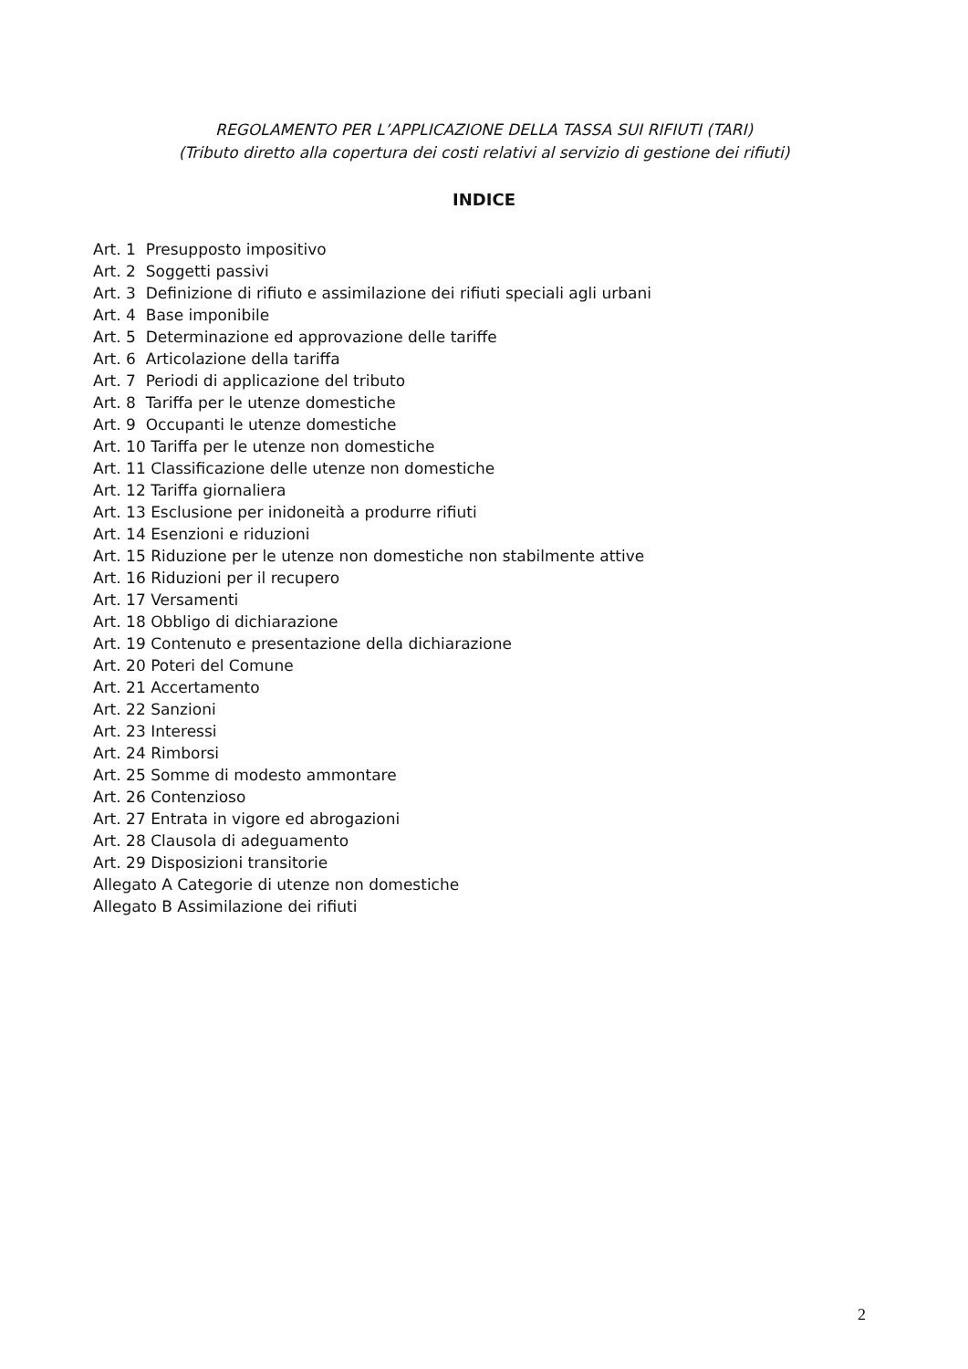REGOLAMENTO PER L’APPLICAZIONE DELLA TASSA SUI RIFIUTI (TARI)
(Tributo diretto alla copertura dei costi relativi al servizio di gestione dei rifiuti)
INDICE
Art. 1 Presupposto impositivo
Art. 2 Soggetti passivi
Art. 3 Definizione di rifiuto e assimilazione dei rifiuti speciali agli urbani
Art. 4 Base imponibile
Art. 5 Determinazione ed approvazione delle tariffe
Art. 6 Articolazione della tariffa
Art. 7 Periodi di applicazione del tributo
Art. 8 Tariffa per le utenze domestiche
Art. 9 Occupanti le utenze domestiche
Art. 10 Tariffa per le utenze non domestiche
Art. 11 Classificazione delle utenze non domestiche
Art. 12 Tariffa giornaliera
Art. 13 Esclusione per inidoneità a produrre rifiuti
Art. 14 Esenzioni e riduzioni
Art. 15 Riduzione per le utenze non domestiche non stabilmente attive
Art. 16 Riduzioni per il recupero
Art. 17 Versamenti
Art. 18 Obbligo di dichiarazione
Art. 19 Contenuto e presentazione della dichiarazione
Art. 20 Poteri del Comune
Art. 21 Accertamento
Art. 22 Sanzioni
Art. 23 Interessi
Art. 24 Rimborsi
Art. 25 Somme di modesto ammontare
Art. 26 Contenzioso
Art. 27 Entrata in vigore ed abrogazioni
Art. 28 Clausola di adeguamento
Art. 29 Disposizioni transitorie
Allegato A Categorie di utenze non domestiche
Allegato B Assimilazione dei rifiuti
2